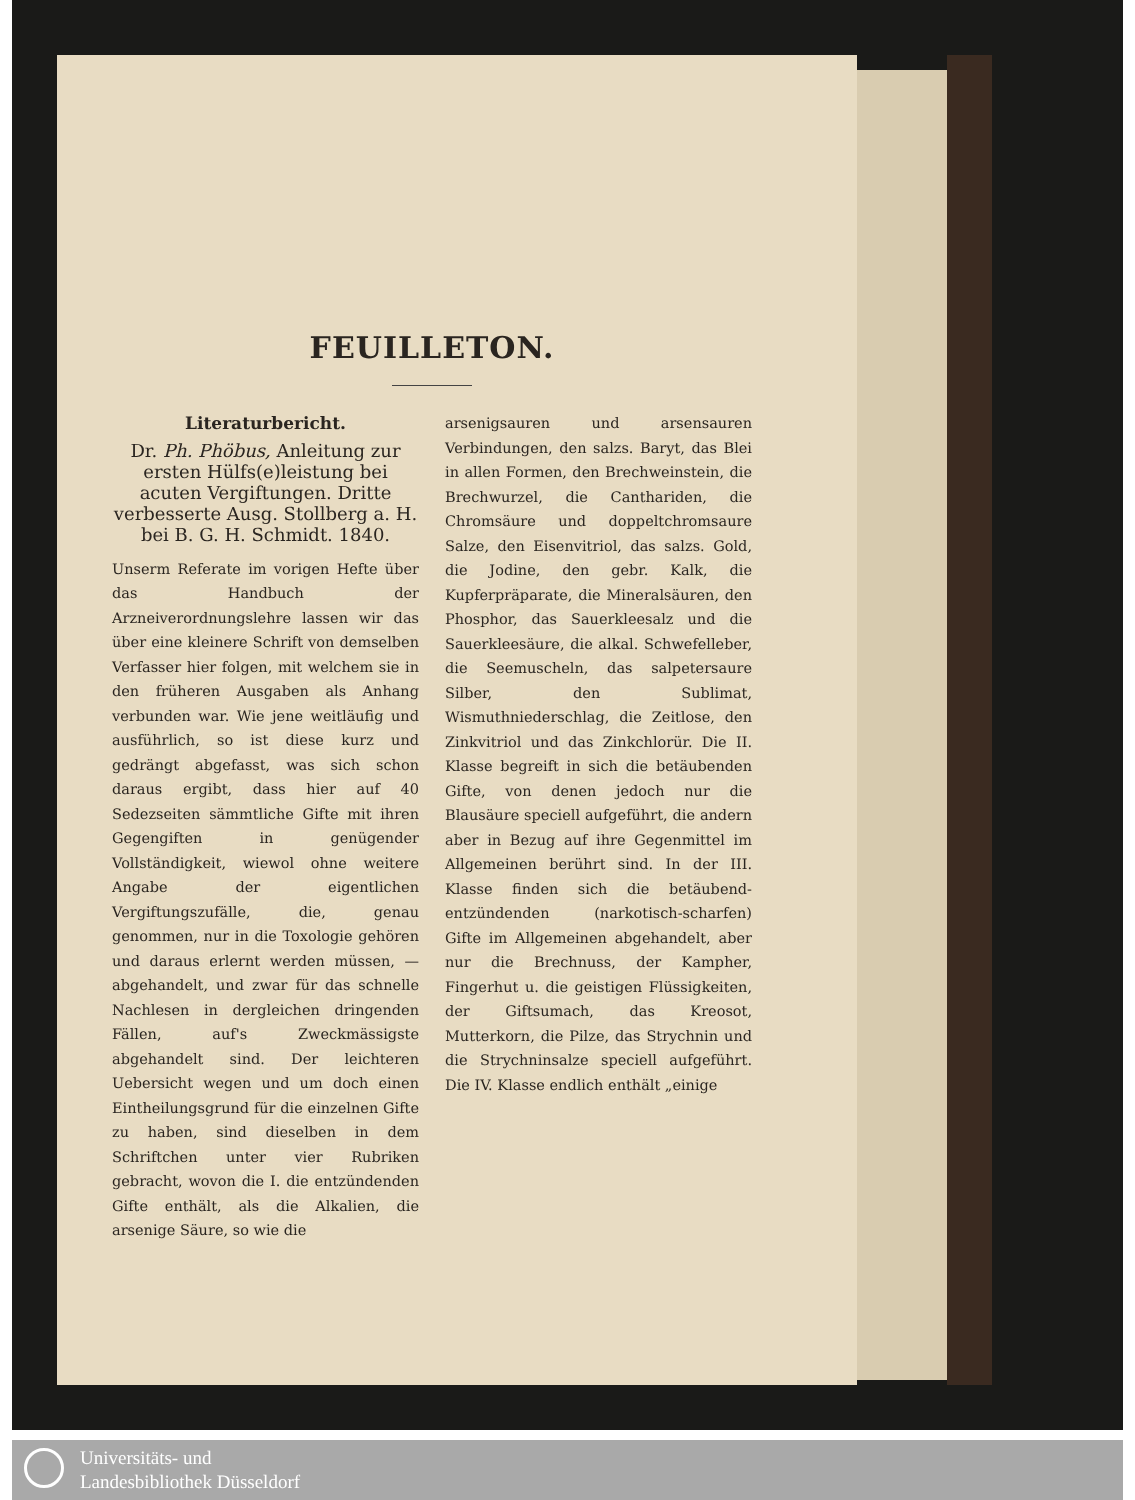FEUILLETON.
Literaturbericht.
Dr. Ph. Phöbus, Anleitung zur ersten Hülfs(e)leistung bei acuten Vergiftungen. Dritte verbesserte Ausg. Stollberg a. H. bei B. G. H. Schmidt. 1840.
Unserm Referate im vorigen Hefte über das Handbuch der Arzneiverordnungslehre lassen wir das über eine kleinere Schrift von demselben Verfasser hier folgen, mit welchem sie in den früheren Ausgaben als Anhang verbunden war. Wie jene weitläufig und ausführlich, so ist diese kurz und gedrängt abgefasst, was sich schon daraus ergibt, dass hier auf 40 Sedezseiten sämmtliche Gifte mit ihren Gegengiften in genügender Vollständigkeit, wiewol ohne weitere Angabe der eigentlichen Vergiftungszufälle, die, genau genommen, nur in die Toxologie gehören und daraus erlernt werden müssen, — abgehandelt, und zwar für das schnelle Nachlesen in dergleichen dringenden Fällen, auf's Zweckmässigste abgehandelt sind. Der leichteren Uebersicht wegen und um doch einen Eintheilungsgrund für die einzelnen Gifte zu haben, sind dieselben in dem Schriftchen unter vier Rubriken gebracht, wovon die I. die entzündenden Gifte enthält, als die Alkalien, die arsenige Säure, so wie die
arsenigsauren und arsensauren Verbindungen, den salzs. Baryt, das Blei in allen Formen, den Brechweinstein, die Brechwurzel, die Canthariden, die Chromsäure und doppeltchromsaure Salze, den Eisenvitriol, das salzs. Gold, die Jodine, den gebr. Kalk, die Kupferpräparate, die Mineralsäuren, den Phosphor, das Sauerkleesalz und die Sauerkleesäure, die alkal. Schwefelleber, die Seemuscheln, das salpetersaure Silber, den Sublimat, Wismuthniederschlag, die Zeitlose, den Zinkvitriol und das Zinkchlorür. Die II. Klasse begreift in sich die betäubenden Gifte, von denen jedoch nur die Blausäure speciell aufgeführt, die andern aber in Bezug auf ihre Gegenmittel im Allgemeinen berührt sind. In der III. Klasse finden sich die betäubend-entzündenden (narkotisch-scharfen) Gifte im Allgemeinen abgehandelt, aber nur die Brechnuss, der Kampher, Fingerhut u. die geistigen Flüssigkeiten, der Giftsumach, das Kreosot, Mutterkorn, die Pilze, das Strychnin und die Strychninsalze speciell aufgeführt. Die IV. Klasse endlich enthält „einige
Universitäts- und
Landesbibliothek Düsseldorf